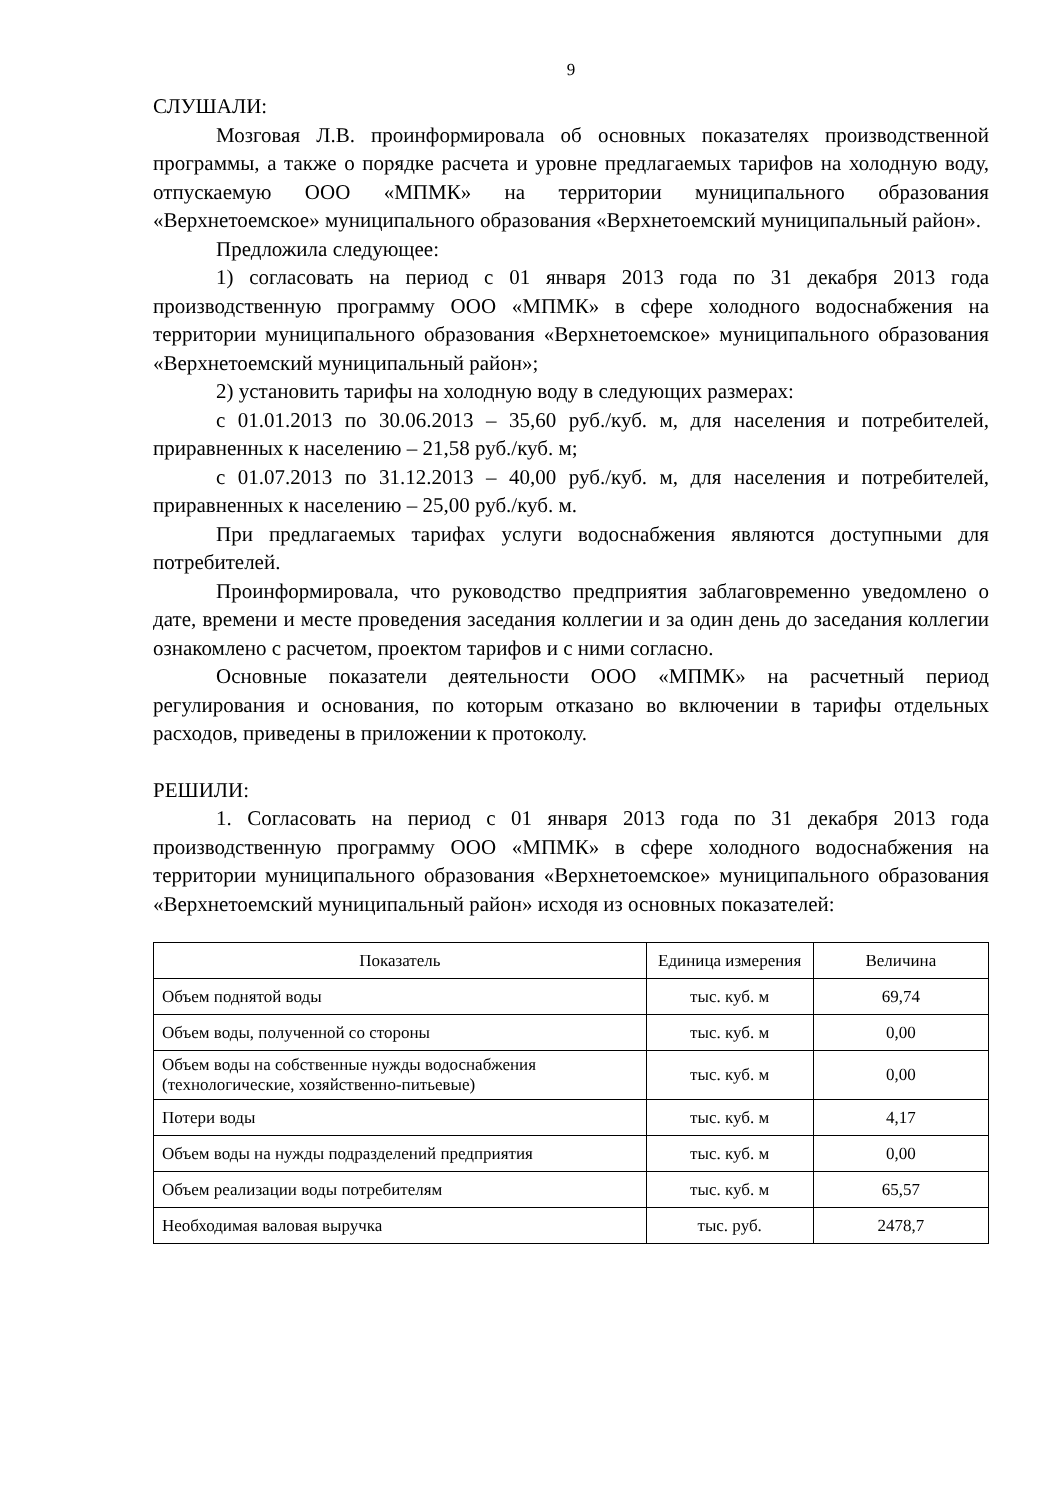9
СЛУШАЛИ:
Мозговая Л.В. проинформировала об основных показателях производственной программы, а также о порядке расчета и уровне предлагаемых тарифов на холодную воду, отпускаемую ООО «МПМК» на территории муниципального образования «Верхнетоемское» муниципального образования «Верхнетоемский муниципальный район».
Предложила следующее:
1) согласовать на период с 01 января 2013 года по 31 декабря 2013 года производственную программу ООО «МПМК» в сфере холодного водоснабжения на территории муниципального образования «Верхнетоемское» муниципального образования «Верхнетоемский муниципальный район»;
2) установить тарифы на холодную воду в следующих размерах:
с 01.01.2013 по 30.06.2013 – 35,60 руб./куб. м, для населения и потребителей, приравненных к населению – 21,58 руб./куб. м;
с 01.07.2013 по 31.12.2013 – 40,00 руб./куб. м, для населения и потребителей, приравненных к населению – 25,00 руб./куб. м.
При предлагаемых тарифах услуги водоснабжения являются доступными для потребителей.
Проинформировала, что руководство предприятия заблаговременно уведомлено о дате, времени и месте проведения заседания коллегии и за один день до заседания коллегии ознакомлено с расчетом, проектом тарифов и с ними согласно.
Основные показатели деятельности ООО «МПМК» на расчетный период регулирования и основания, по которым отказано во включении в тарифы отдельных расходов, приведены в приложении к протоколу.
РЕШИЛИ:
1. Согласовать на период с 01 января 2013 года по 31 декабря 2013 года производственную программу ООО «МПМК» в сфере холодного водоснабжения на территории муниципального образования «Верхнетоемское» муниципального образования «Верхнетоемский муниципальный район» исходя из основных показателей:
| Показатель | Единица измерения | Величина |
| --- | --- | --- |
| Объем поднятой воды | тыс. куб. м | 69,74 |
| Объем воды, полученной со стороны | тыс. куб. м | 0,00 |
| Объем воды на собственные нужды водоснабжения (технологические, хозяйственно-питьевые) | тыс. куб. м | 0,00 |
| Потери воды | тыс. куб. м | 4,17 |
| Объем воды на нужды подразделений предприятия | тыс. куб. м | 0,00 |
| Объем реализации воды потребителям | тыс. куб. м | 65,57 |
| Необходимая валовая выручка | тыс. руб. | 2478,7 |